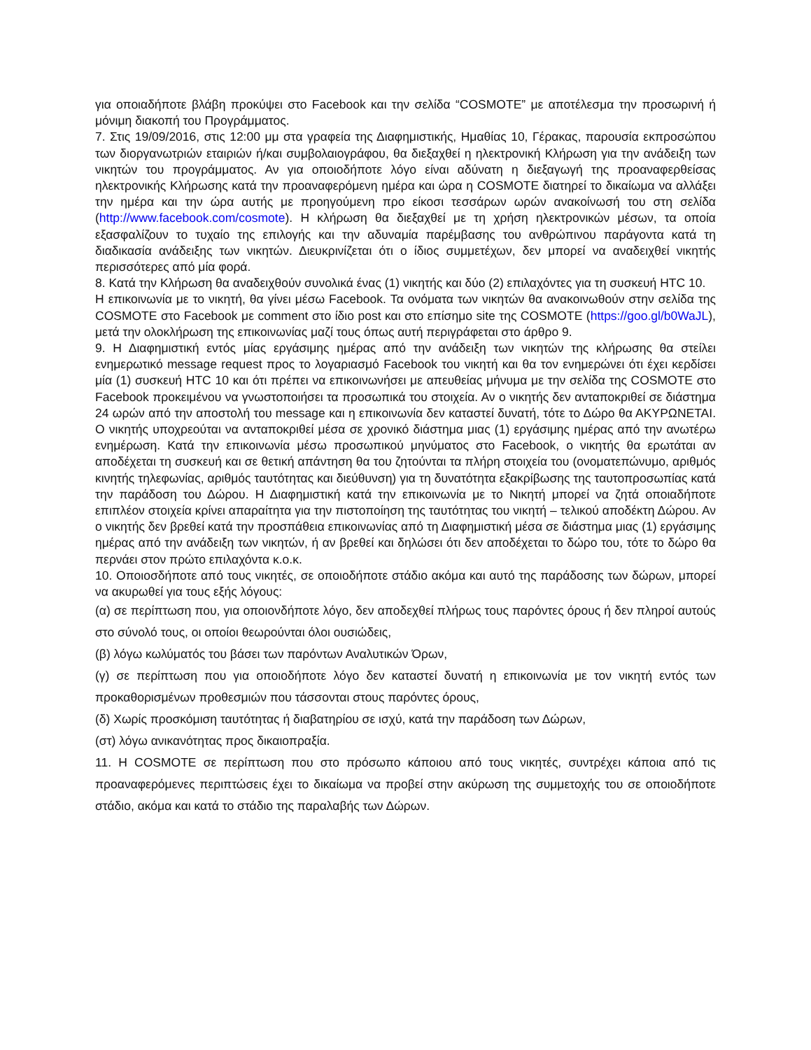για οποιαδήποτε βλάβη προκύψει στο Facebook και την σελίδα “COSMOTE” με αποτέλεσμα την προσωρινή ή μόνιμη διακοπή του Προγράμματος.
7. Στις 19/09/2016, στις 12:00 μμ στα γραφεία της Διαφημιστικής, Ημαθίας 10, Γέρακας, παρουσία εκπροσώπου των διοργανωτριών εταιριών ή/και συμβολαιογράφου, θα διεξαχθεί η ηλεκτρονική Κλήρωση για την ανάδειξη των νικητών του προγράμματος. Αν για οποιοδήποτε λόγο είναι αδύνατη η διεξαγωγή της προαναφερθείσας ηλεκτρονικής Κλήρωσης κατά την προαναφερόμενη ημέρα και ώρα η COSMOTE διατηρεί το δικαίωμα να αλλάξει την ημέρα και την ώρα αυτής με προηγούμενη προ είκοσι τεσσάρων ωρών ανακοίνωσή του στη σελίδα (http://www.facebook.com/cosmote). Η κλήρωση θα διεξαχθεί με τη χρήση ηλεκτρονικών μέσων, τα οποία εξασφαλίζουν το τυχαίο της επιλογής και την αδυναμία παρέμβασης του ανθρώπινου παράγοντα κατά τη διαδικασία ανάδειξης των νικητών. Διευκρινίζεται ότι ο ίδιος συμμετέχων, δεν μπορεί να αναδειχθεί νικητής περισσότερες από μία φορά.
8. Κατά την Κλήρωση θα αναδειχθούν συνολικά ένας (1) νικητής και δύο (2) επιλαχόντες για τη συσκευή HTC 10.
Η επικοινωνία με το νικητή, θα γίνει μέσω Facebook. Τα ονόματα των νικητών θα ανακοινωθούν στην σελίδα της COSMOTE στο Facebook με comment στο ίδιο post και στο επίσημο site της COSMOTE (https://goo.gl/b0WaJL), μετά την ολοκλήρωση της επικοινωνίας μαζί τους όπως αυτή περιγράφεται στο άρθρο 9.
9. Η Διαφημιστική εντός μίας εργάσιμης ημέρας από την ανάδειξη των νικητών της κλήρωσης θα στείλει ενημερωτικό message request προς το λογαριασμό Facebook του νικητή και θα τον ενημερώνει ότι έχει κερδίσει μία (1) συσκευή HTC 10 και ότι πρέπει να επικοινωνήσει με απευθείας μήνυμα με την σελίδα της COSMOTE στο Facebook προκειμένου να γνωστοποιήσει τα προσωπικά του στοιχεία. Αν ο νικητής δεν ανταποκριθεί σε διάστημα 24 ωρών από την αποστολή του message και η επικοινωνία δεν καταστεί δυνατή, τότε το Δώρο θα ΑΚΥΡΩΝΕΤΑΙ. Ο νικητής υποχρεούται να ανταποκριθεί μέσα σε χρονικό διάστημα μιας (1) εργάσιμης ημέρας από την ανωτέρω ενημέρωση. Κατά την επικοινωνία μέσω προσωπικού μηνύματος στο Facebook, ο νικητής θα ερωτάται αν αποδέχεται τη συσκευή και σε θετική απάντηση θα του ζητούνται τα πλήρη στοιχεία του (ονοματεπώνυμο, αριθμός κινητής τηλεφωνίας, αριθμός ταυτότητας και διεύθυνση) για τη δυνατότητα εξακρίβωσης της ταυτοπροσωπίας κατά την παράδοση του Δώρου. Η Διαφημιστική κατά την επικοινωνία με το Νικητή μπορεί να ζητά οποιαδήποτε επιπλέον στοιχεία κρίνει απαραίτητα για την πιστοποίηση της ταυτότητας του νικητή – τελικού αποδέκτη Δώρου. Αν ο νικητής δεν βρεθεί κατά την προσπάθεια επικοινωνίας από τη Διαφημιστική μέσα σε διάστημα μιας (1) εργάσιμης ημέρας από την ανάδειξη των νικητών, ή αν βρεθεί και δηλώσει ότι δεν αποδέχεται το δώρο του, τότε το δώρο θα περνάει στον πρώτο επιλαχόντα κ.ο.κ.
10. Οποιοσδήποτε από τους νικητές, σε οποιοδήποτε στάδιο ακόμα και αυτό της παράδοσης των δώρων, μπορεί να ακυρωθεί για τους εξής λόγους:
(α) σε περίπτωση που, για οποιονδήποτε λόγο, δεν αποδεχθεί πλήρως τους παρόντες όρους ή δεν πληροί αυτούς στο σύνολό τους, οι οποίοι θεωρούνται όλοι ουσιώδεις,
(β) λόγω κωλύματός του βάσει των παρόντων Αναλυτικών Όρων,
(γ) σε περίπτωση που για οποιοδήποτε λόγο δεν καταστεί δυνατή η επικοινωνία με τον νικητή εντός των προκαθορισμένων προθεσμιών που τάσσονται στους παρόντες όρους,
(δ) Χωρίς προσκόμιση ταυτότητας ή διαβατηρίου σε ισχύ, κατά την παράδοση των Δώρων,
(στ) λόγω ανικανότητας προς δικαιοπραξία.
11. Η COSMOTE σε περίπτωση που στο πρόσωπο κάποιου από τους νικητές, συντρέχει κάποια από τις προαναφερόμενες περιπτώσεις έχει το δικαίωμα να προβεί στην ακύρωση της συμμετοχής του σε οποιοδήποτε στάδιο, ακόμα και κατά το στάδιο της παραλαβής των Δώρων.